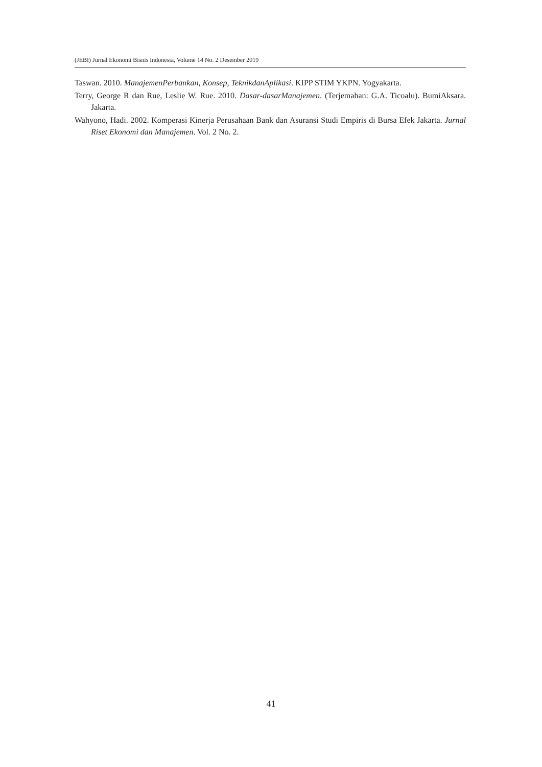(JEBI) Jurnal Ekonomi Bisnis Indonesia, Volume 14 No. 2 Desember 2019
Taswan. 2010. ManajemenPerbankan, Konsep, TeknikdanAplikasi. KIPP STIM YKPN. Yogyakarta.
Terry, George R dan Rue, Leslie W. Rue. 2010. Dasar-dasarManajemen. (Terjemahan: G.A. Ticoalu). BumiAksara. Jakarta.
Wahyono, Hadi. 2002. Komperasi Kinerja Perusahaan Bank dan Asuransi Studi Empiris di Bursa Efek Jakarta. Jurnal Riset Ekonomi dan Manajemen. Vol. 2 No. 2.
41